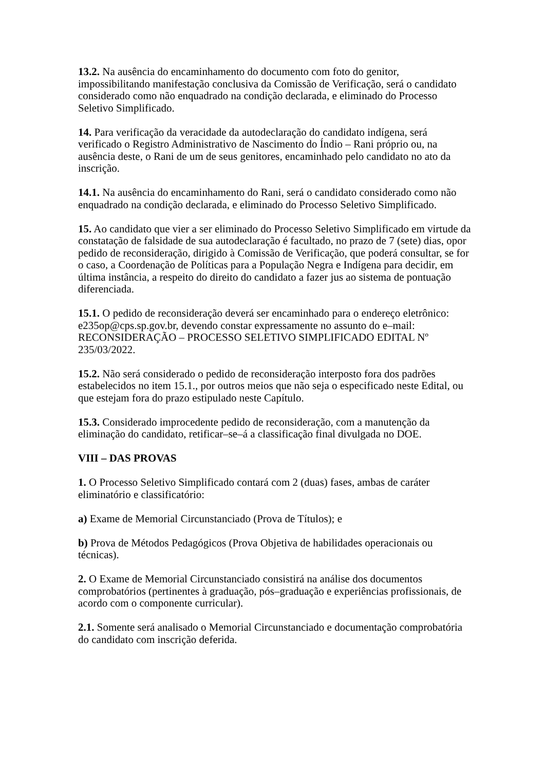13.2. Na ausência do encaminhamento do documento com foto do genitor, impossibilitando manifestação conclusiva da Comissão de Verificação, será o candidato considerado como não enquadrado na condição declarada, e eliminado do Processo Seletivo Simplificado.
14. Para verificação da veracidade da autodeclaração do candidato indígena, será verificado o Registro Administrativo de Nascimento do Índio – Rani próprio ou, na ausência deste, o Rani de um de seus genitores, encaminhado pelo candidato no ato da inscrição.
14.1. Na ausência do encaminhamento do Rani, será o candidato considerado como não enquadrado na condição declarada, e eliminado do Processo Seletivo Simplificado.
15. Ao candidato que vier a ser eliminado do Processo Seletivo Simplificado em virtude da constatação de falsidade de sua autodeclaração é facultado, no prazo de 7 (sete) dias, opor pedido de reconsideração, dirigido à Comissão de Verificação, que poderá consultar, se for o caso, a Coordenação de Políticas para a População Negra e Indígena para decidir, em última instância, a respeito do direito do candidato a fazer jus ao sistema de pontuação diferenciada.
15.1. O pedido de reconsideração deverá ser encaminhado para o endereço eletrônico: e235op@cps.sp.gov.br, devendo constar expressamente no assunto do e–mail: RECONSIDERAÇÃO – PROCESSO SELETIVO SIMPLIFICADO EDITAL Nº 235/03/2022.
15.2. Não será considerado o pedido de reconsideração interposto fora dos padrões estabelecidos no item 15.1., por outros meios que não seja o especificado neste Edital, ou que estejam fora do prazo estipulado neste Capítulo.
15.3. Considerado improcedente pedido de reconsideração, com a manutenção da eliminação do candidato, retificar–se–á a classificação final divulgada no DOE.
VIII – DAS PROVAS
1. O Processo Seletivo Simplificado contará com 2 (duas) fases, ambas de caráter eliminatório e classificatório:
a) Exame de Memorial Circunstanciado (Prova de Títulos); e
b) Prova de Métodos Pedagógicos (Prova Objetiva de habilidades operacionais ou técnicas).
2. O Exame de Memorial Circunstanciado consistirá na análise dos documentos comprobatórios (pertinentes à graduação, pós–graduação e experiências profissionais, de acordo com o componente curricular).
2.1. Somente será analisado o Memorial Circunstanciado e documentação comprobatória do candidato com inscrição deferida.